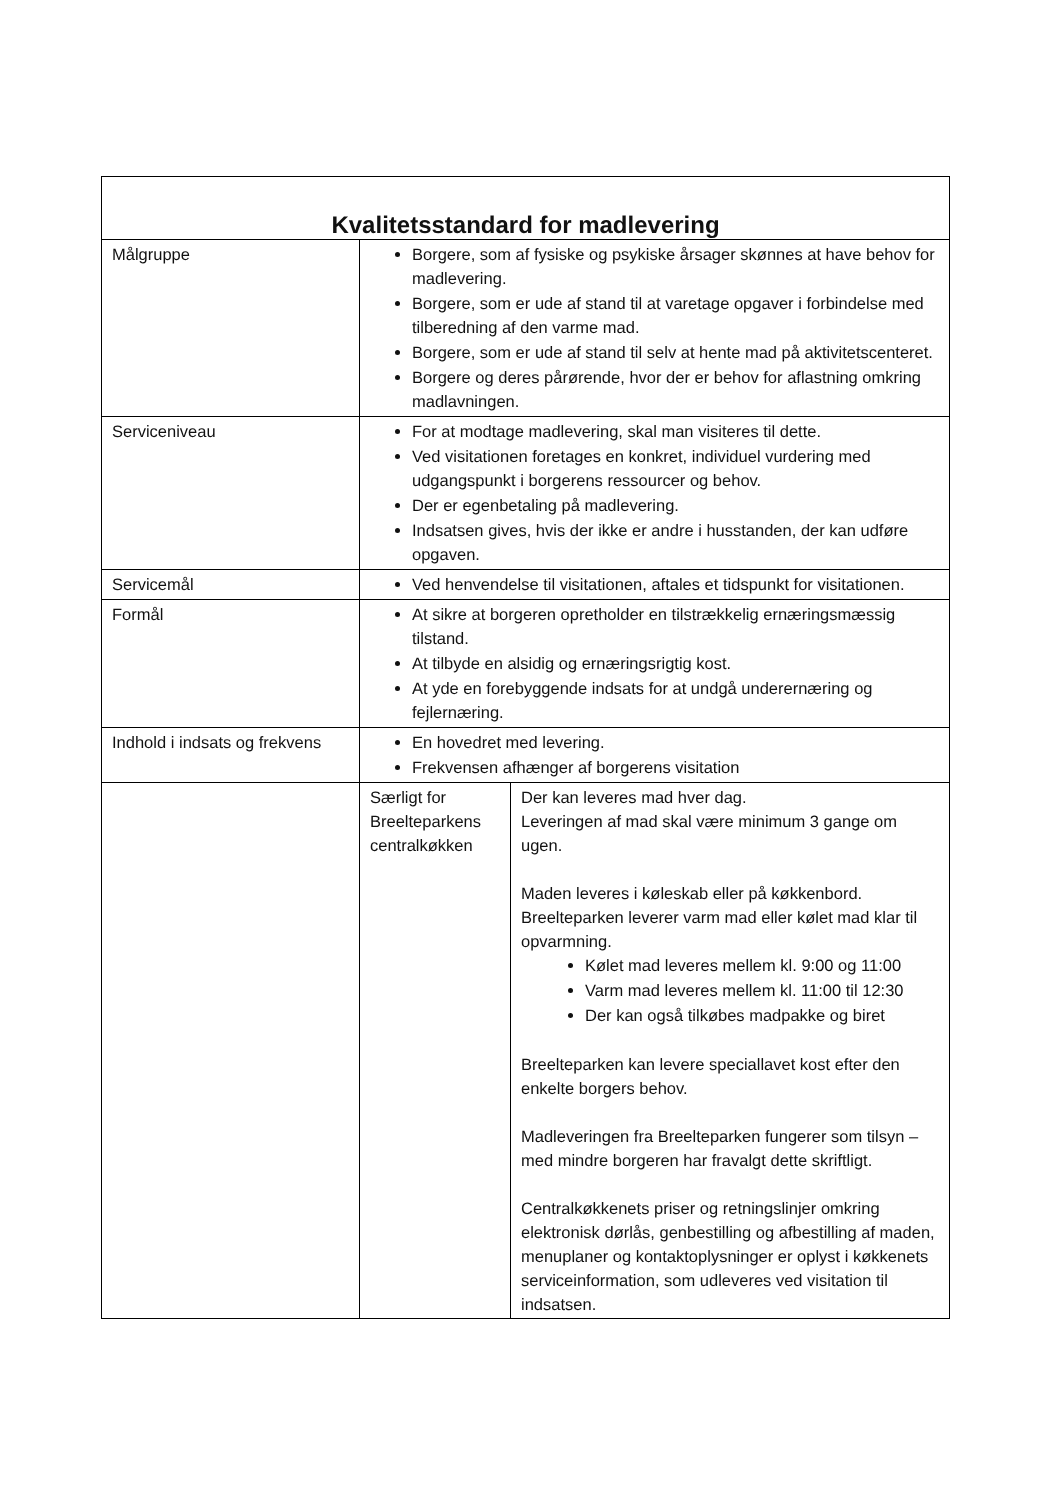| Kvalitetsstandard for madlevering | | |
| --- | --- | --- |
| Målgruppe | Borgere, som af fysiske og psykiske årsager skønnes at have behov for madlevering. Borgere, som er ude af stand til at varetage opgaver i forbindelse med tilberedning af den varme mad. Borgere, som er ude af stand til selv at hente mad på aktivitetscenteret. Borgere og deres pårørende, hvor der er behov for aflastning omkring madlavningen. | |
| Serviceniveau | For at modtage madlevering, skal man visiteres til dette. Ved visitationen foretages en konkret, individuel vurdering med udgangspunkt i borgerens ressourcer og behov. Der er egenbetaling på madlevering. Indsatsen gives, hvis der ikke er andre i husstanden, der kan udføre opgaven. | |
| Servicemål | Ved henvendelse til visitationen, aftales et tidspunkt for visitationen. | |
| Formål | At sikre at borgeren opretholder en tilstrækkelig ernæringsmæssig tilstand. At tilbyde en alsidig og ernæringsrigtig kost. At yde en forebyggende indsats for at undgå underernæring og fejlernæring. | |
| Indhold i indsats og frekvens | En hovedret med levering. Frekvensen afhænger af borgerens visitation | |
| | Særligt for Breelteparkens centralkøkken | Der kan leveres mad hver dag. Leveringen af mad skal være minimum 3 gange om ugen. Maden leveres i køleskab eller på køkkenbord. Breelteparken leverer varm mad eller kølet mad klar til opvarmning. Kølet mad leveres mellem kl. 9:00 og 11:00 Varm mad leveres mellem kl. 11:00 til 12:30 Der kan også tilkøbes madpakke og biret Breelteparken kan levere speciallavet kost efter den enkelte borgers behov. Madleveringen fra Breelteparken fungerer som tilsyn – med mindre borgeren har fravalgt dette skriftligt. Centralkøkkenets priser og retningslinjer omkring elektronisk dørlås, genbestilling og afbestilling af maden, menuplaner og kontaktoplysninger er oplyst i køkkenets serviceinformation, som udleveres ved visitation til indsatsen. |